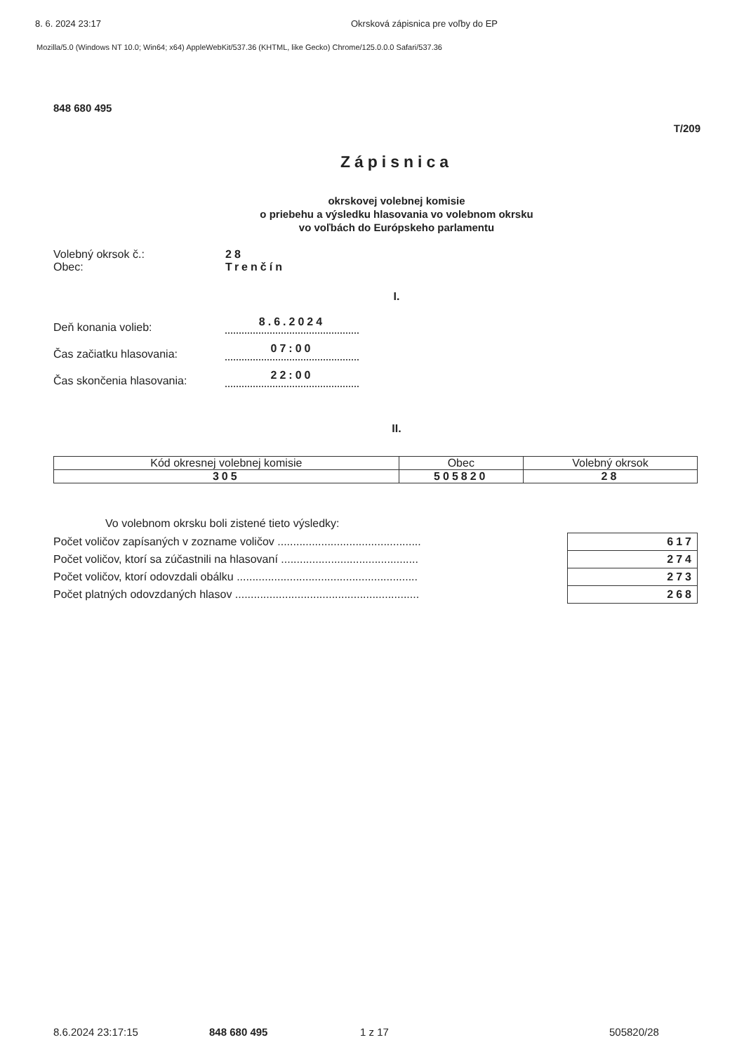8. 6. 2024 23:17 Okrsková zápisnica pre voľby do EP
Mozilla/5.0 (Windows NT 10.0; Win64; x64) AppleWebKit/537.36 (KHTML, like Gecko) Chrome/125.0.0.0 Safari/537.36
848 680 495
T/209
Zápisnica
okrskovej volebnej komisie
o priebehu a výsledku hlasovania vo volebnom okrsku
vo voľbách do Európskeho parlamentu
Volebný okrsok č.: 28
Obec: Trenčín
I.
Deň konania volieb: 8.6.2024
Čas začiatku hlasovania: 07:00
Čas skončenia hlasovania: 22:00
II.
| Kód okresnej volebnej komisie | Obec | Volebný okrsok |
| --- | --- | --- |
| 305 | 505820 | 28 |
Vo volebnom okrsku boli zistené tieto výsledky:
| Počet voličov zapísaných v zozname voličov .............................................. | 617 |
| Počet voličov, ktorí sa zúčastnili na hlasovaní ............................................ | 274 |
| Počet voličov, ktorí odovzdali obálku .......................................................... | 273 |
| Počet platných odovzdaných hlasov ........................................................... | 268 |
8.6.2024 23:17:15 848 680 495 1 z 17 505820/28